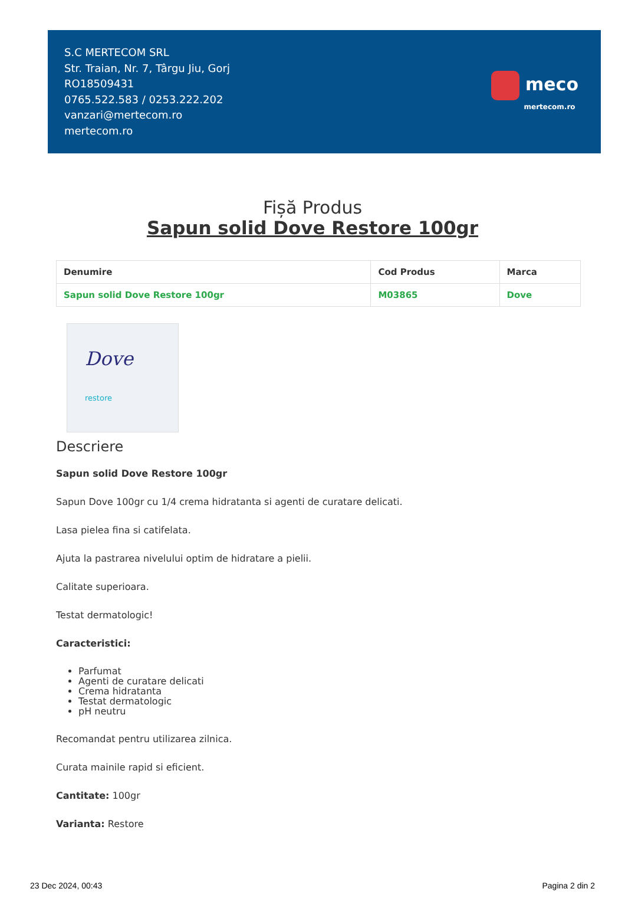S.C MERTECOM SRL
Str. Traian, Nr. 7, Târgu Jiu, Gorj
RO18509431
0765.522.583 / 0253.222.202
vanzari@mertecom.ro
mertecom.ro
meco
mertecom.ro
Fișă Produs
Sapun solid Dove Restore 100gr
| Denumire | Cod Produs | Marca |
| --- | --- | --- |
| Sapun solid Dove Restore 100gr | M03865 | Dove |
Dove
restore
Descriere
Sapun solid Dove Restore 100gr
Sapun Dove 100gr cu 1/4 crema hidratanta si agenti de curatare delicati.
Lasa pielea fina si catifelata.
Ajuta la pastrarea nivelului optim de hidratare a pielii.
Calitate superioara.
Testat dermatologic!
Caracteristici:
Parfumat
Agenti de curatare delicati
Crema hidratanta
Testat dermatologic
pH neutru
Recomandat pentru utilizarea zilnica.
Curata mainile rapid si eficient.
Cantitate: 100gr
Varianta: Restore
23 Dec 2024, 00:43 Pagina 2 din 2